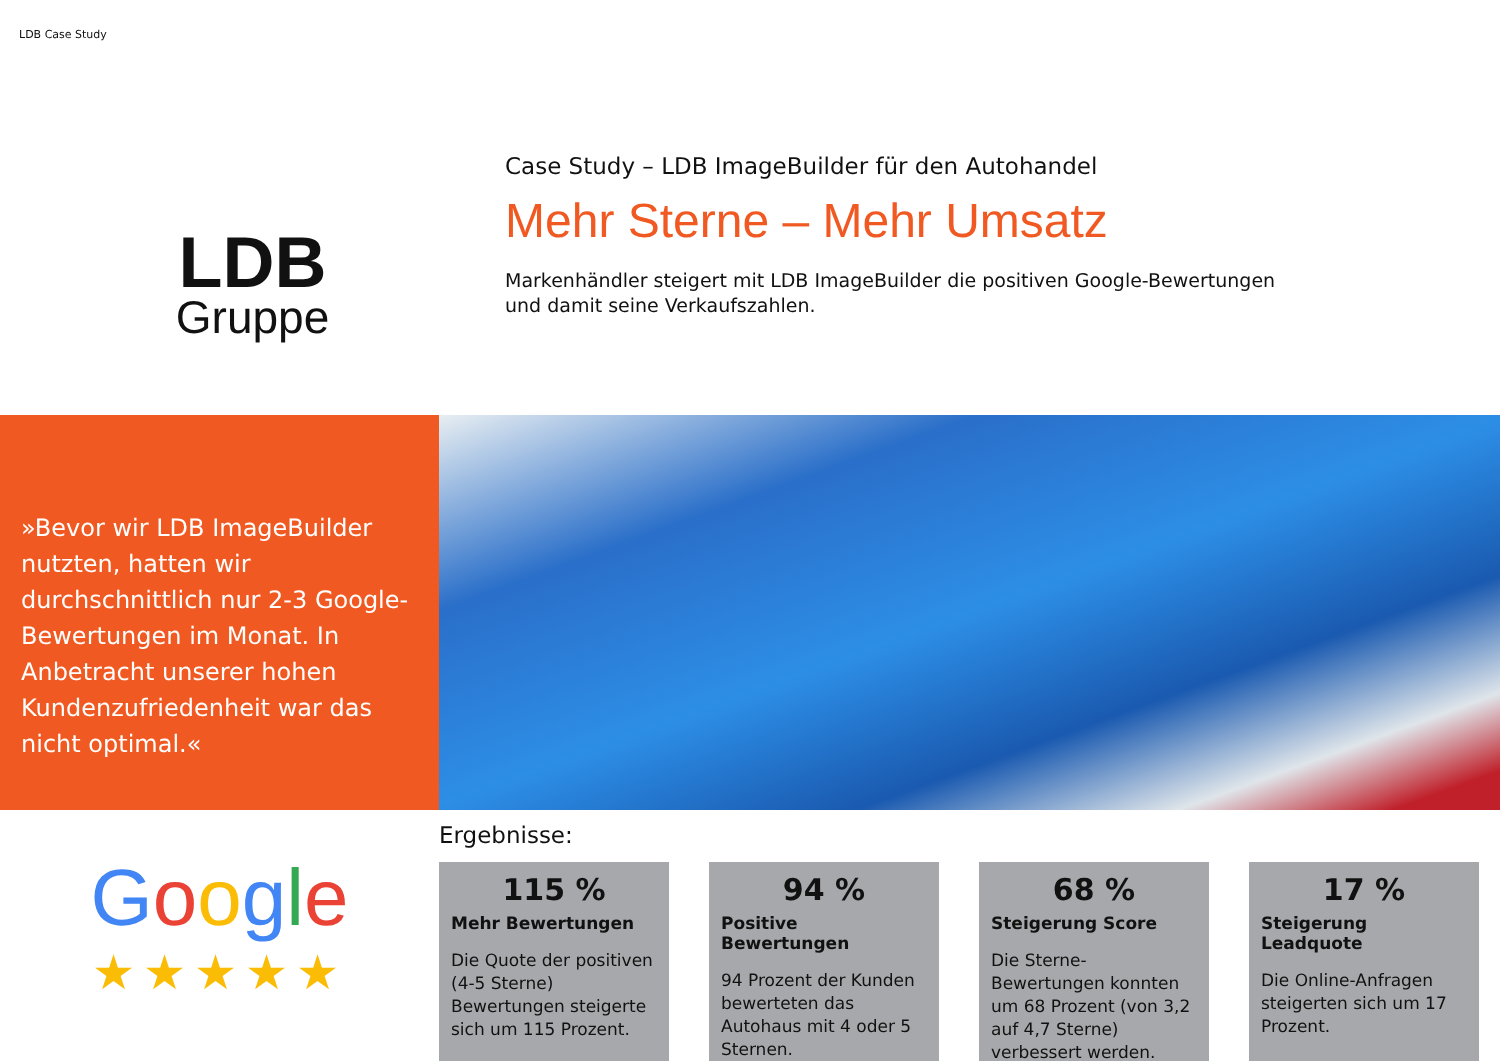LDB Case Study
LDB
Gruppe
Case Study – LDB ImageBuilder für den Autohandel
Mehr Sterne – Mehr Umsatz
Markenhändler steigert mit LDB ImageBuilder die positiven Google-Bewertungen
und damit seine Verkaufszahlen.
»Bevor wir LDB ImageBuilder nutzten, hatten wir durchschnittlich nur 2-3 Google-Bewertungen im Monat. In Anbetracht unserer hohen Kundenzufriedenheit war das nicht optimal.«
Google
★★★★★
Ergebnisse:
115 %
Mehr Bewertungen
Die Quote der positiven (4-5 Sterne) Bewertungen steigerte sich um 115 Prozent.
94 %
Positive Bewertungen
94 Prozent der Kunden bewerteten das Autohaus mit 4 oder 5 Sternen.
68 %
Steigerung Score
Die Sterne-Bewertungen konnten um 68 Prozent (von 3,2 auf 4,7 Sterne) verbessert werden.
17 %
Steigerung Leadquote
Die Online-Anfragen steigerten sich um 17 Prozent.